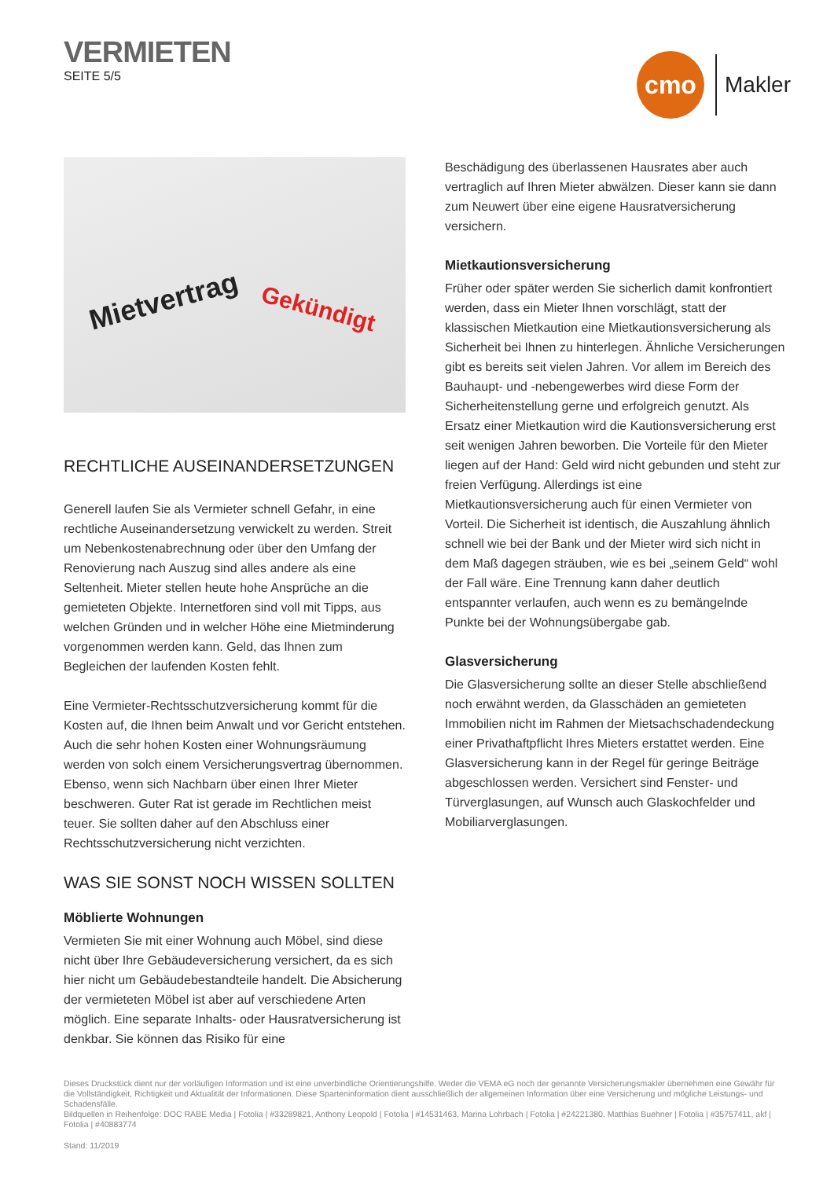VERMIETEN
SEITE 5/5
cmo
Makler
Mietvertrag Gekündigt
RECHTLICHE AUSEINANDERSETZUNGEN
Generell laufen Sie als Vermieter schnell Gefahr, in eine rechtliche Auseinandersetzung verwickelt zu werden. Streit um Nebenkosten­abrechnung oder über den Umfang der Renovierung nach Auszug sind alles andere als eine Seltenheit. Mieter stellen heute hohe Ansprüche an die gemieteten Objekte. Internetforen sind voll mit Tipps, aus welchen Gründen und in welcher Höhe eine Mietminde­rung vorgenommen werden kann. Geld, das Ihnen zum Begleichen der laufenden Kosten fehlt.
Eine Vermieter-Rechtsschutzversicherung kommt für die Kosten auf, die Ihnen beim Anwalt und vor Gericht entstehen. Auch die sehr hohen Kosten einer Wohnungsräumung werden von solch einem Versicherungsvertrag übernommen. Ebenso, wenn sich Nach­barn über einen Ihrer Mieter beschweren. Guter Rat ist gerade im Rechtlichen meist teuer. Sie sollten daher auf den Abschluss einer Rechtsschutzversicherung nicht verzichten.
WAS SIE SONST NOCH WISSEN SOLLTEN
Möblierte Wohnungen
Vermieten Sie mit einer Wohnung auch Möbel, sind diese nicht über Ihre Gebäudeversicherung versichert, da es sich hier nicht um Ge­bäudebestandteile handelt. Die Absicherung der vermieteten Möbel ist aber auf verschiedene Arten möglich. Eine separate Inhalts- oder Hausratversicherung ist denkbar. Sie können das Risiko für eine
Beschädigung des überlassenen Hausrates aber auch vertraglich auf Ihren Mieter abwälzen. Dieser kann sie dann zum Neuwert über eine eigene Hausratversicherung versichern.
Mietkautionsversicherung
Früher oder später werden Sie sicherlich damit konfrontiert werden, dass ein Mieter Ihnen vorschlägt, statt der klassischen Mietkaution eine Mietkautionsversicherung als Sicherheit bei Ihnen zu hinterle­gen. Ähnliche Versicherungen gibt es bereits seit vielen Jahren. Vor allem im Bereich des Bauhaupt- und -nebengewerbes wird diese Form der Sicherheitenstellung gerne und erfolgreich genutzt. Als Ersatz einer Mietkaution wird die Kautionsversicherung erst seit wenigen Jahren beworben. Die Vorteile für den Mieter liegen auf der Hand: Geld wird nicht gebunden und steht zur freien Verfügung. Allerdings ist eine Mietkautionsversicherung auch für einen Vermie­ter von Vorteil. Die Sicherheit ist identisch, die Auszahlung ähnlich schnell wie bei der Bank und der Mieter wird sich nicht in dem Maß dagegen sträuben, wie es bei „seinem Geld“ wohl der Fall wäre. Eine Trennung kann daher deutlich entspannter verlaufen, auch wenn es zu bemängelnde Punkte bei der Wohnungsübergabe gab.
Glasversicherung
Die Glasversicherung sollte an dieser Stelle abschließend noch erwähnt werden, da Glasschäden an gemieteten Immobilien nicht im Rahmen der Mietsachschadendeckung einer Privathaftpflicht Ihres Mieters erstattet werden. Eine Glasversicherung kann in der Regel für geringe Beiträge abgeschlossen werden. Versichert sind Fenster- und Türverglasungen, auf Wunsch auch Glaskochfelder und Mobiliarverglasungen.
Dieses Druckstück dient nur der vorläufigen Information und ist eine unverbindliche Orientierungshilfe. Weder die VEMA eG noch der genannte Versicherungsmakler übernehmen eine Gewähr für die Vollständig­keit, Richtigkeit und Aktualität der Informationen. Diese Sparteninformation dient ausschließlich der allgemeinen Information über eine Versicherung und mögliche Leistungs- und Schadensfälle.
Bildquellen in Reihenfolge: DOC RABE Media | Fotolia | #33289821, Anthony Leopold | Fotolia | #14531463, Marina Lohrbach | Fotolia | #24221380, Matthias Buehner | Fotolia | #35757411, akf | Fotolia | #40883774
Stand: 11/2019